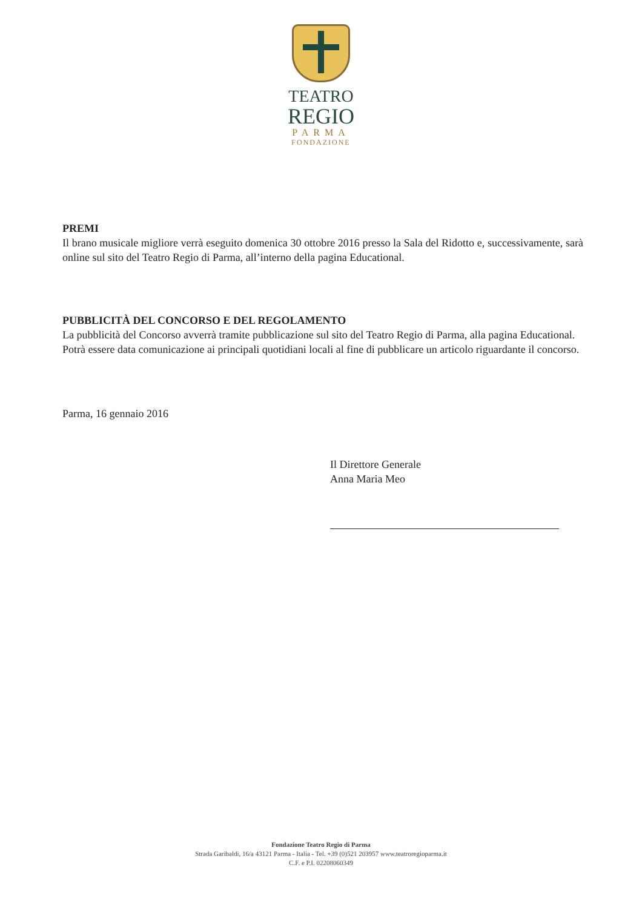TEATRO
REGIO
PARMA
FONDAZIONE
PREMI
Il brano musicale migliore verrà eseguito domenica 30 ottobre 2016 presso la Sala del Ridotto e, successivamente, sarà online sul sito del Teatro Regio di Parma, all’interno della pagina Educational.
PUBBLICITÀ DEL CONCORSO E DEL REGOLAMENTO
La pubblicità del Concorso avverrà tramite pubblicazione sul sito del Teatro Regio di Parma, alla pagina Educational.
Potrà essere data comunicazione ai principali quotidiani locali al fine di pubblicare un articolo riguardante il concorso.
Parma, 16 gennaio 2016
Il Direttore Generale
Anna Maria Meo
Fondazione Teatro Regio di Parma
Strada Garibaldi, 16/a 43121 Parma - Italia - Tel. +39 (0)521 203957 www.teatroregioparma.it
C.F. e P.I. 02208060349